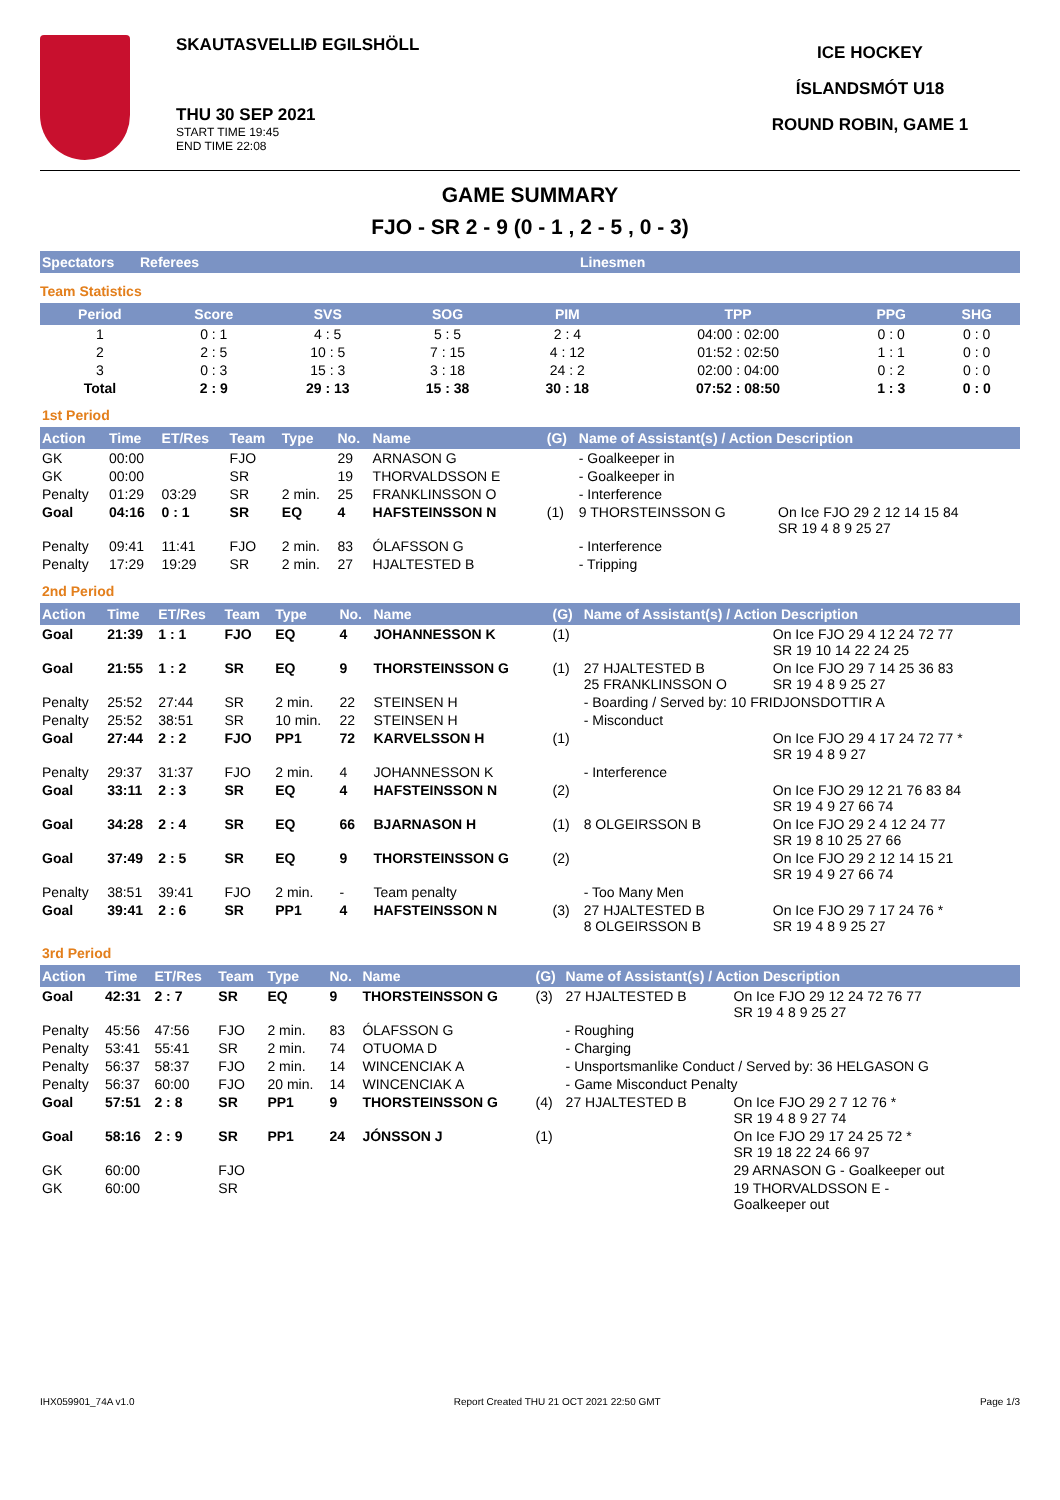SKAUTASVELLIÐ EGILSHÖLL
THU 30 SEP 2021
START TIME 19:45
END TIME 22:08
ICE HOCKEY
ÍSLANDSMÓT U18
ROUND ROBIN, GAME 1
GAME SUMMARY
FJO - SR 2 - 9 (0 - 1 , 2 - 5 , 0 - 3)
Spectators Referees Linesmen
Team Statistics
| Period | Score | SVS | SOG | PIM | TPP | PPG | SHG |
| --- | --- | --- | --- | --- | --- | --- | --- |
| 1 | 0 : 1 | 4 : 5 | 5 : 5 | 2 : 4 | 04:00 : 02:00 | 0 : 0 | 0 : 0 |
| 2 | 2 : 5 | 10 : 5 | 7 : 15 | 4 : 12 | 01:52 : 02:50 | 1 : 1 | 0 : 0 |
| 3 | 0 : 3 | 15 : 3 | 3 : 18 | 24 : 2 | 02:00 : 04:00 | 0 : 2 | 0 : 0 |
| Total | 2 : 9 | 29 : 13 | 15 : 38 | 30 : 18 | 07:52 : 08:50 | 1 : 3 | 0 : 0 |
1st Period
| Action | Time | ET/Res | Team | Type | No. | Name | (G) | Name of Assistant(s) / Action Description | |
| --- | --- | --- | --- | --- | --- | --- | --- | --- | --- |
| GK | 00:00 | | FJO | | 29 | ARNASON G | | - Goalkeeper in | |
| GK | 00:00 | | SR | | 19 | THORVALDSSON E | | - Goalkeeper in | |
| Penalty | 01:29 | 03:29 | SR | 2 min. | 25 | FRANKLINSSON O | | - Interference | |
| Goal | 04:16 | 0 : 1 | SR | EQ | 4 | HAFSTEINSSON N | (1) | 9 THORSTEINSSON G | On Ice FJO 29 2 12 14 15 84 SR 19 4 8 9 25 27 |
| Penalty | 09:41 | 11:41 | FJO | 2 min. | 83 | ÓLAFSSON G | | - Interference | |
| Penalty | 17:29 | 19:29 | SR | 2 min. | 27 | HJALTESTED B | | - Tripping | |
2nd Period
| Action | Time | ET/Res | Team | Type | No. | Name | (G) | Name of Assistant(s) / Action Description | |
| --- | --- | --- | --- | --- | --- | --- | --- | --- | --- |
| Goal | 21:39 | 1 : 1 | FJO | EQ | 4 | JOHANNESSON K | (1) | | On Ice FJO 29 4 12 24 72 77 SR 19 10 14 22 24 25 |
| Goal | 21:55 | 1 : 2 | SR | EQ | 9 | THORSTEINSSON G | (1) | 27 HJALTESTED B 25 FRANKLINSSON O | On Ice FJO 29 7 14 25 36 83 SR 19 4 8 9 25 27 |
| Penalty | 25:52 | 27:44 | SR | 2 min. | 22 | STEINSEN H | | - Boarding / Served by: 10 FRIDJONSDOTTIR A | |
| Penalty | 25:52 | 38:51 | SR | 10 min. | 22 | STEINSEN H | | - Misconduct | |
| Goal | 27:44 | 2 : 2 | FJO | PP1 | 72 | KARVELSSON H | (1) | | On Ice FJO 29 4 17 24 72 77 * SR 19 4 8 9 27 |
| Penalty | 29:37 | 31:37 | FJO | 2 min. | 4 | JOHANNESSON K | | - Interference | |
| Goal | 33:11 | 2 : 3 | SR | EQ | 4 | HAFSTEINSSON N | (2) | | On Ice FJO 29 12 21 76 83 84 SR 19 4 9 27 66 74 |
| Goal | 34:28 | 2 : 4 | SR | EQ | 66 | BJARNASON H | (1) | 8 OLGEIRSSON B | On Ice FJO 29 2 4 12 24 77 SR 19 8 10 25 27 66 |
| Goal | 37:49 | 2 : 5 | SR | EQ | 9 | THORSTEINSSON G | (2) | | On Ice FJO 29 2 12 14 15 21 SR 19 4 9 27 66 74 |
| Penalty | 38:51 | 39:41 | FJO | 2 min. | - | Team penalty | | - Too Many Men | |
| Goal | 39:41 | 2 : 6 | SR | PP1 | 4 | HAFSTEINSSON N | (3) | 27 HJALTESTED B 8 OLGEIRSSON B | On Ice FJO 29 7 17 24 76 * SR 19 4 8 9 25 27 |
3rd Period
| Action | Time | ET/Res | Team | Type | No. | Name | (G) | Name of Assistant(s) / Action Description | |
| --- | --- | --- | --- | --- | --- | --- | --- | --- | --- |
| Goal | 42:31 | 2 : 7 | SR | EQ | 9 | THORSTEINSSON G | (3) | 27 HJALTESTED B | On Ice FJO 29 12 24 72 76 77 SR 19 4 8 9 25 27 |
| Penalty | 45:56 | 47:56 | FJO | 2 min. | 83 | ÓLAFSSON G | | - Roughing | |
| Penalty | 53:41 | 55:41 | SR | 2 min. | 74 | OTUOMA D | | - Charging | |
| Penalty | 56:37 | 58:37 | FJO | 2 min. | 14 | WINCENCIAK A | | - Unsportsmanlike Conduct / Served by: 36 HELGASON G | |
| Penalty | 56:37 | 60:00 | FJO | 20 min. | 14 | WINCENCIAK A | | - Game Misconduct Penalty | |
| Goal | 57:51 | 2 : 8 | SR | PP1 | 9 | THORSTEINSSON G | (4) | 27 HJALTESTED B | On Ice FJO 29 2 7 12 76 * SR 19 4 8 9 27 74 |
| Goal | 58:16 | 2 : 9 | SR | PP1 | 24 | JÓNSSON J | (1) | | On Ice FJO 29 17 24 25 72 * SR 19 18 22 24 66 97 |
| GK | 60:00 | | FJO | | | | | | 29 ARNASON G - Goalkeeper out |
| GK | 60:00 | | SR | | | | | | 19 THORVALDSSON E - Goalkeeper out |
IHX059901_74A v1.0 Report Created THU 21 OCT 2021 22:50 GMT Page 1/3